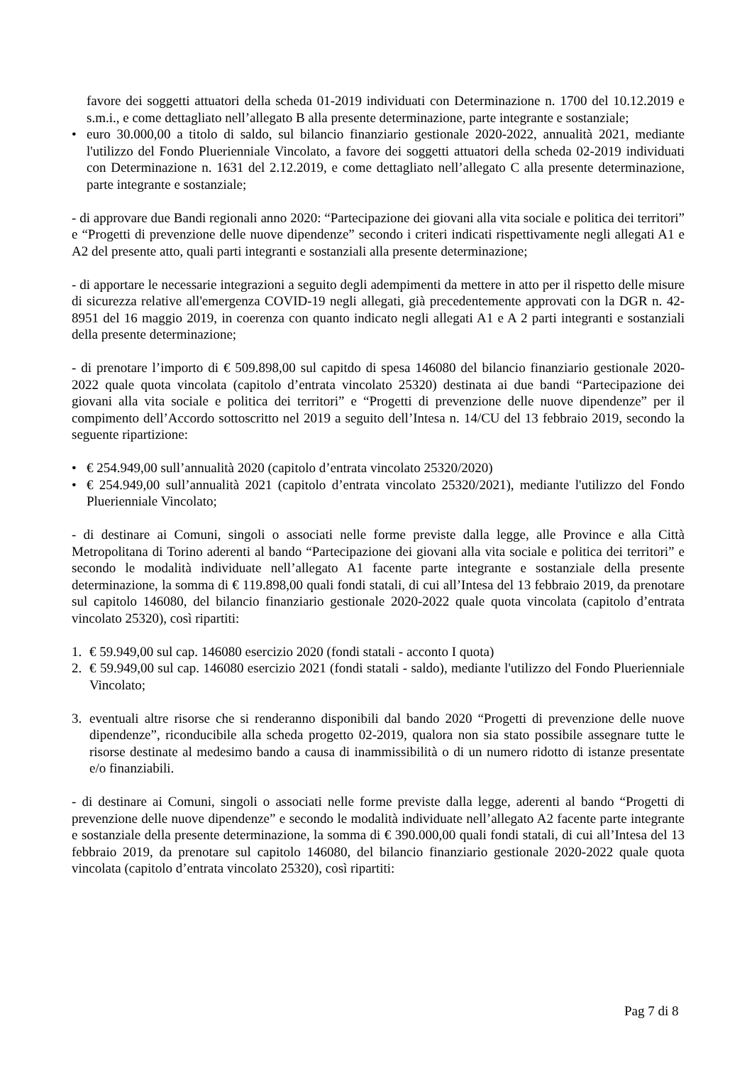favore dei soggetti attuatori della scheda 01-2019 individuati con Determinazione n. 1700 del 10.12.2019 e s.m.i., e come dettagliato nell’allegato B alla presente determinazione, parte integrante e sostanziale;
• euro 30.000,00 a titolo di saldo, sul bilancio finanziario gestionale 2020-2022, annualità 2021, mediante l'utilizzo del Fondo Pluerienniale Vincolato, a favore dei soggetti attuatori della scheda 02-2019 individuati con Determinazione n. 1631 del 2.12.2019, e come dettagliato nell’allegato C alla presente determinazione, parte integrante e sostanziale;
- di approvare due Bandi regionali anno 2020: “Partecipazione dei giovani alla vita sociale e politica dei territori” e “Progetti di prevenzione delle nuove dipendenze” secondo i criteri indicati rispettivamente negli allegati A1 e A2 del presente atto, quali parti integranti e sostanziali alla presente determinazione;
- di apportare le necessarie integrazioni a seguito degli adempimenti da mettere in atto per il rispetto delle misure di sicurezza relative all'emergenza COVID-19 negli allegati, già precedentemente approvati con la DGR n. 42-8951 del 16 maggio 2019, in coerenza con quanto indicato negli allegati A1 e A 2 parti integranti e sostanziali della presente determinazione;
- di prenotare l’importo di € 509.898,00 sul capitdo di spesa 146080 del bilancio finanziario gestionale 2020-2022 quale quota vincolata (capitolo d’entrata vincolato 25320) destinata ai due bandi “Partecipazione dei giovani alla vita sociale e politica dei territori” e “Progetti di prevenzione delle nuove dipendenze” per il compimento dell’Accordo sottoscritto nel 2019 a seguito dell’Intesa n. 14/CU del 13 febbraio 2019, secondo la seguente ripartizione:
• € 254.949,00 sull’annualità 2020 (capitolo d’entrata vincolato 25320/2020)
• € 254.949,00 sull’annualità 2021 (capitolo d’entrata vincolato 25320/2021), mediante l'utilizzo del Fondo Pluerienniale Vincolato;
- di destinare ai Comuni, singoli o associati nelle forme previste dalla legge, alle Province e alla Città Metropolitana di Torino aderenti al bando “Partecipazione dei giovani alla vita sociale e politica dei territori” e secondo le modalità individuate nell’allegato A1 facente parte integrante e sostanziale della presente determinazione, la somma di € 119.898,00 quali fondi statali, di cui all’Intesa del 13 febbraio 2019, da prenotare sul capitolo 146080, del bilancio finanziario gestionale 2020-2022 quale quota vincolata (capitolo d’entrata vincolato 25320), così ripartiti:
1. € 59.949,00 sul cap. 146080 esercizio 2020 (fondi statali - acconto I quota)
2. € 59.949,00 sul cap. 146080 esercizio 2021 (fondi statali - saldo), mediante l'utilizzo del Fondo Pluerienniale Vincolato;
3. eventuali altre risorse che si renderanno disponibili dal bando 2020 “Progetti di prevenzione delle nuove dipendenze”, riconducibile alla scheda progetto 02-2019, qualora non sia stato possibile assegnare tutte le risorse destinate al medesimo bando a causa di inammissibilità o di un numero ridotto di istanze presentate e/o finanziabili.
- di destinare ai Comuni, singoli o associati nelle forme previste dalla legge, aderenti al bando “Progetti di prevenzione delle nuove dipendenze” e secondo le modalità individuate nell’allegato A2 facente parte integrante e sostanziale della presente determinazione, la somma di € 390.000,00 quali fondi statali, di cui all’Intesa del 13 febbraio 2019, da prenotare sul capitolo 146080, del bilancio finanziario gestionale 2020-2022 quale quota vincolata (capitolo d’entrata vincolato 25320), così ripartiti:
Pag 7 di 8